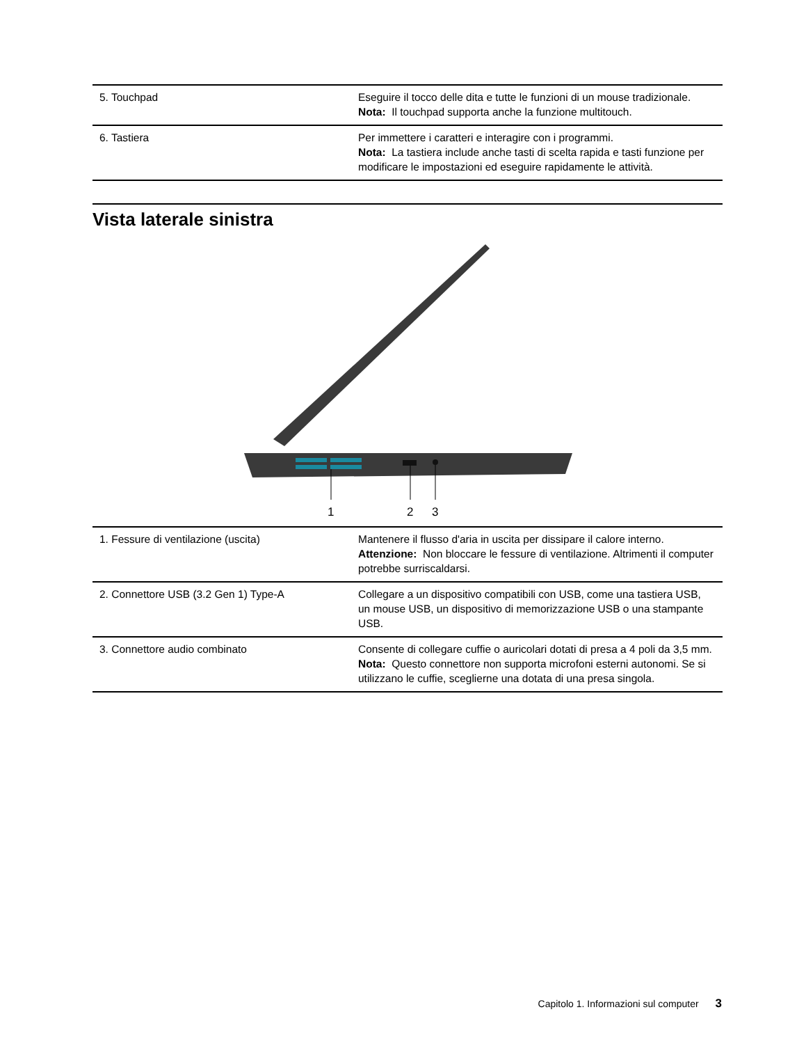| 5. Touchpad | Eseguire il tocco delle dita e tutte le funzioni di un mouse tradizionale. Nota: Il touchpad supporta anche la funzione multitouch. |
| 6. Tastiera | Per immettere i caratteri e interagire con i programmi. Nota: La tastiera include anche tasti di scelta rapida e tasti funzione per modificare le impostazioni ed eseguire rapidamente le attività. |
Vista laterale sinistra
1
2
3
| 1. Fessure di ventilazione (uscita) | Mantenere il flusso d'aria in uscita per dissipare il calore interno. Attenzione: Non bloccare le fessure di ventilazione. Altrimenti il computer potrebbe surriscaldarsi. |
| 2. Connettore USB (3.2 Gen 1) Type-A | Collegare a un dispositivo compatibili con USB, come una tastiera USB, un mouse USB, un dispositivo di memorizzazione USB o una stampante USB. |
| 3. Connettore audio combinato | Consente di collegare cuffie o auricolari dotati di presa a 4 poli da 3,5 mm. Nota: Questo connettore non supporta microfoni esterni autonomi. Se si utilizzano le cuffie, sceglierne una dotata di una presa singola. |
Capitolo 1. Informazioni sul computer 3